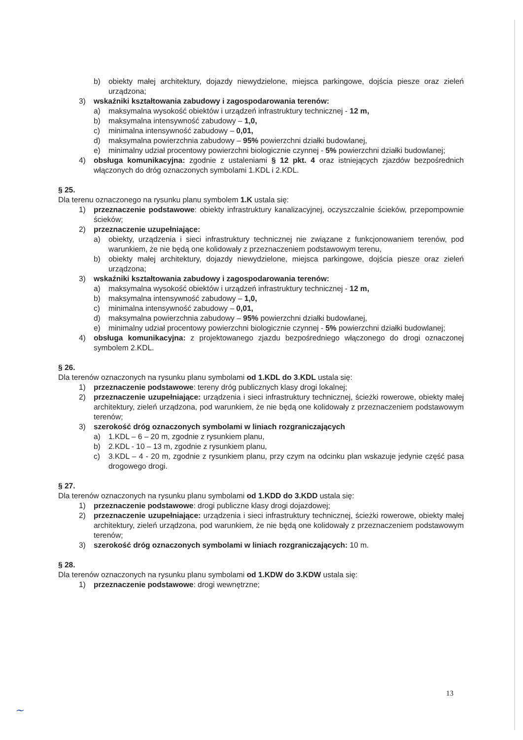b) obiekty małej architektury, dojazdy niewydzielone, miejsca parkingowe, dojścia piesze oraz zieleń urządzona;
3) wskaźniki kształtowania zabudowy i zagospodarowania terenów:
a) maksymalna wysokość obiektów i urządzeń infrastruktury technicznej - 12 m,
b) maksymalna intensywność zabudowy – 1,0,
c) minimalna intensywność zabudowy – 0,01,
d) maksymalna powierzchnia zabudowy – 95% powierzchni działki budowlanej,
e) minimalny udział procentowy powierzchni biologicznie czynnej - 5% powierzchni działki budowlanej;
4) obsługa komunikacyjna: zgodnie z ustaleniami § 12 pkt. 4 oraz istniejących zjazdów bezpośrednich włączonych do dróg oznaczonych symbolami 1.KDL i 2.KDL.
§ 25.
Dla terenu oznaczonego na rysunku planu symbolem 1.K ustala się:
1) przeznaczenie podstawowe: obiekty infrastruktury kanalizacyjnej, oczyszczalnie ścieków, przepompownie ścieków;
2) przeznaczenie uzupełniające:
a) obiekty, urządzenia i sieci infrastruktury technicznej nie związane z funkcjonowaniem terenów, pod warunkiem, że nie będą one kolidowały z przeznaczeniem podstawowym terenu,
b) obiekty małej architektury, dojazdy niewydzielone, miejsca parkingowe, dojścia piesze oraz zieleń urządzona;
3) wskaźniki kształtowania zabudowy i zagospodarowania terenów:
a) maksymalna wysokość obiektów i urządzeń infrastruktury technicznej - 12 m,
b) maksymalna intensywność zabudowy – 1,0,
c) minimalna intensywność zabudowy – 0,01,
d) maksymalna powierzchnia zabudowy – 95% powierzchni działki budowlanej,
e) minimalny udział procentowy powierzchni biologicznie czynnej - 5% powierzchni działki budowlanej;
4) obsługa komunikacyjna: z projektowanego zjazdu bezpośredniego włączonego do drogi oznaczonej symbolem 2.KDL.
§ 26.
Dla terenów oznaczonych na rysunku planu symbolami od 1.KDL do 3.KDL ustala się:
1) przeznaczenie podstawowe: tereny dróg publicznych klasy drogi lokalnej;
2) przeznaczenie uzupełniające: urządzenia i sieci infrastruktury technicznej, ścieżki rowerowe, obiekty małej architektury, zieleń urządzona, pod warunkiem, że nie będą one kolidowały z przeznaczeniem podstawowym terenów;
3) szerokość dróg oznaczonych symbolami w liniach rozgraniczających
a) 1.KDL – 6 – 20 m, zgodnie z rysunkiem planu,
b) 2.KDL - 10 – 13 m, zgodnie z rysunkiem planu,
c) 3.KDL – 4 - 20 m, zgodnie z rysunkiem planu, przy czym na odcinku plan wskazuje jedynie część pasa drogowego drogi.
§ 27.
Dla terenów oznaczonych na rysunku planu symbolami od 1.KDD do 3.KDD ustala się:
1) przeznaczenie podstawowe: drogi publiczne klasy drogi dojazdowej;
2) przeznaczenie uzupełniające: urządzenia i sieci infrastruktury technicznej, ścieżki rowerowe, obiekty małej architektury, zieleń urządzona, pod warunkiem, że nie będą one kolidowały z przeznaczeniem podstawowym terenów;
3) szerokość dróg oznaczonych symbolami w liniach rozgraniczających: 10 m.
§ 28.
Dla terenów oznaczonych na rysunku planu symbolami od 1.KDW do 3.KDW ustala się:
1) przeznaczenie podstawowe: drogi wewnętrzne;
13
~